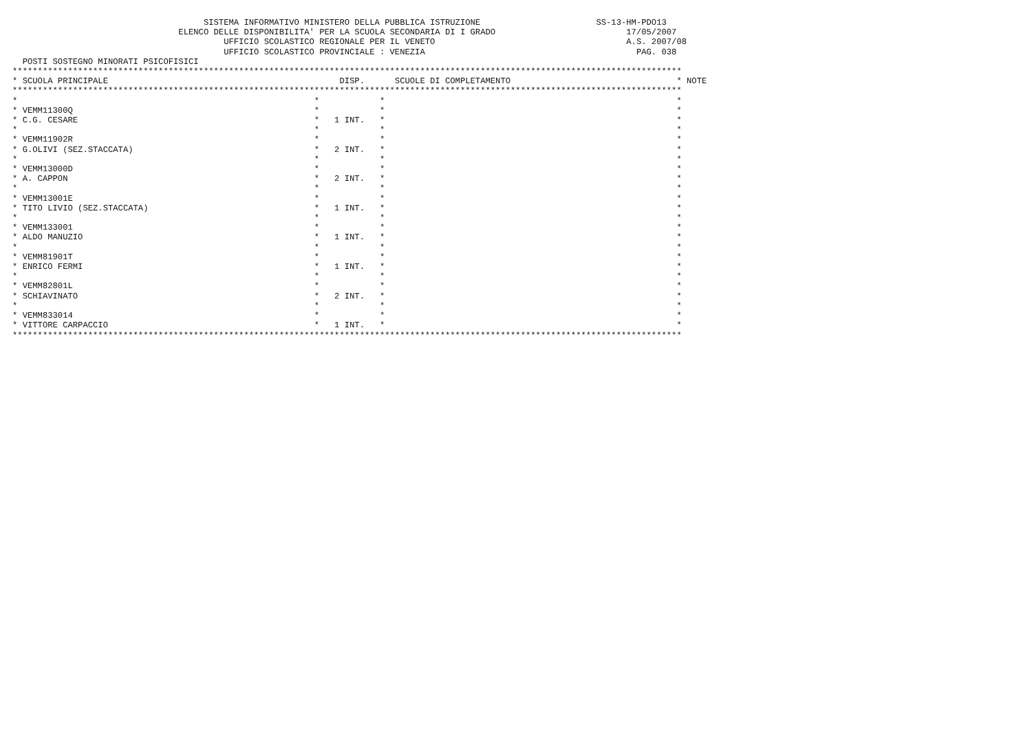SISTEMA INFORMATIVO MINISTERO DELLA PUBBLICA ISTRUZIONE                       SS-13-HM-PDO13
                                 ELENCO DELLE DISPONIBILITA' PER LA SCUOLA SECONDARIA DI I GRADO                          17/05/2007
                                          UFFICIO SCOLASTICO REGIONALE PER IL VENETO                                      A.S. 2007/08
                                          UFFICIO SCOLASTICO PROVINCIALE : VENEZIA                                          PAG. 038
  POSTI SOSTEGNO MINORATI PSICOFISICI
*************************************************************************************************************************************
* SCUOLA PRINCIPALE                                              DISP.      SCUOLE DI COMPLETAMENTO                                 * NOTE
*************************************************************************************************************************************
*                                                           *            *                                                          *
* VEMM11300Q                                                *            *                                                          *
* C.G. CESARE                                               *   1 INT.   *                                                          *
*                                                           *            *                                                          *
* VEMM11902R                                                *            *                                                          *
* G.OLIVI (SEZ.STACCATA)                                    *   2 INT.   *                                                          *
*                                                           *            *                                                          *
* VEMM13000D                                                *            *                                                          *
* A. CAPPON                                                 *   2 INT.   *                                                          *
*                                                           *            *                                                          *
* VEMM13001E                                                *            *                                                          *
* TITO LIVIO (SEZ.STACCATA)                                 *   1 INT.   *                                                          *
*                                                           *            *                                                          *
* VEMM133001                                                *            *                                                          *
* ALDO MANUZIO                                              *   1 INT.   *                                                          *
*                                                           *            *                                                          *
* VEMM81901T                                                *            *                                                          *
* ENRICO FERMI                                              *   1 INT.   *                                                          *
*                                                           *            *                                                          *
* VEMM82801L                                                *            *                                                          *
* SCHIAVINATO                                               *   2 INT.   *                                                          *
*                                                           *            *                                                          *
* VEMM833014                                                *            *                                                          *
* VITTORE CARPACCIO                                         *   1 INT.   *                                                          *
*************************************************************************************************************************************